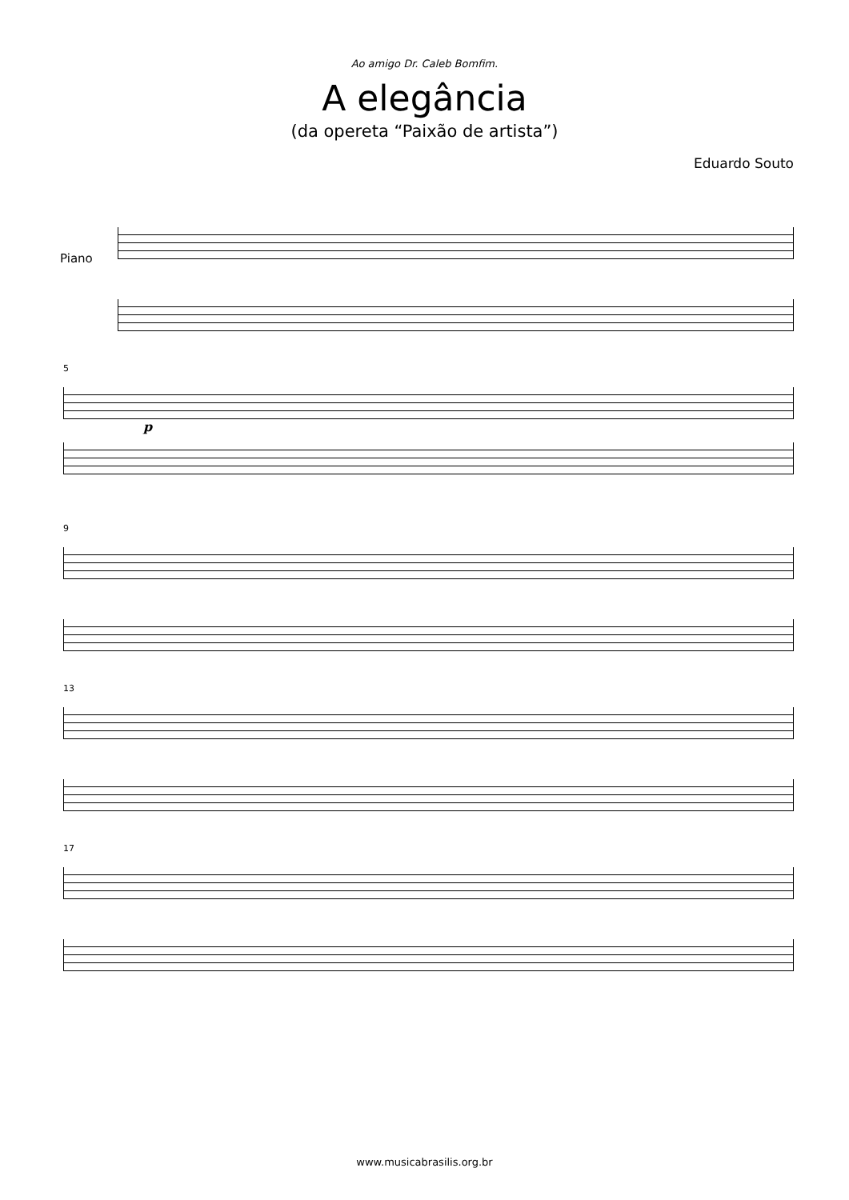Ao amigo Dr. Caleb Bomfim.
A elegância
(da opereta “Paixão de artista”)
Eduardo Souto
Piano
5
p
9
13
17
www.musicabrasilis.org.br